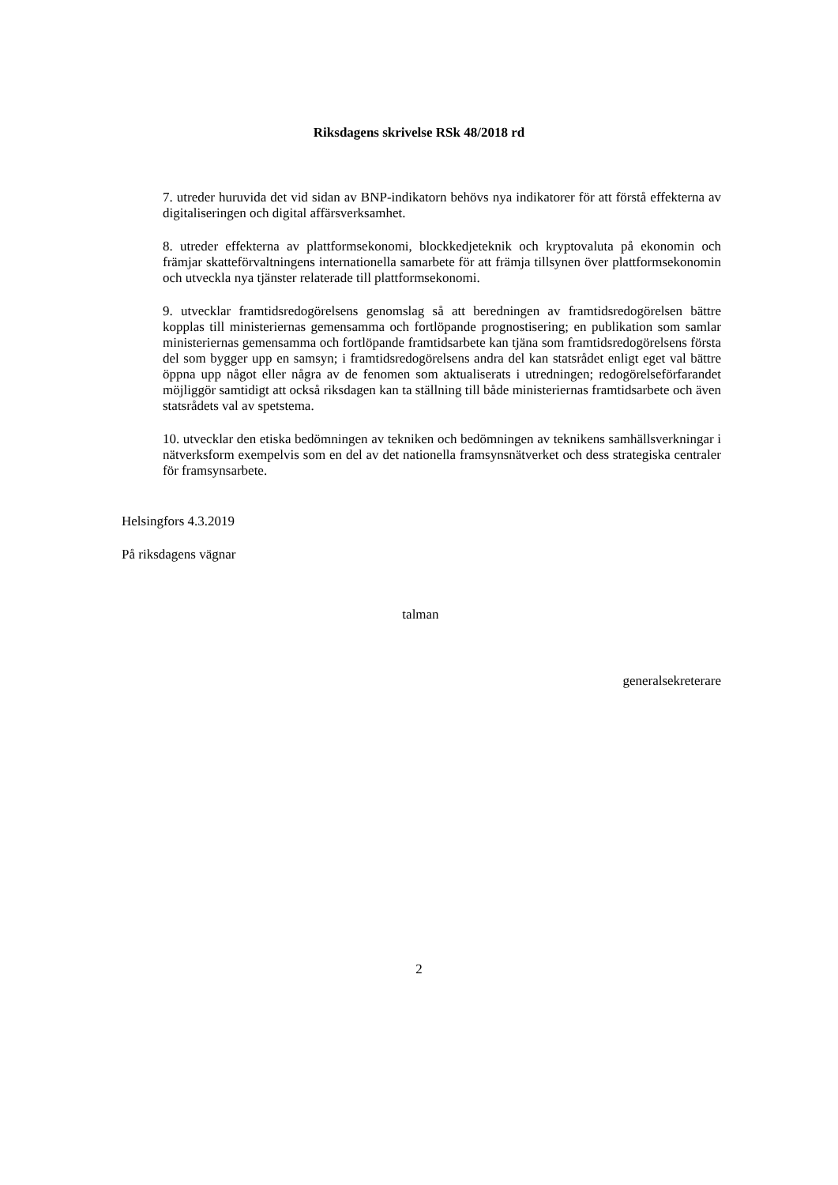Riksdagens skrivelse RSk 48/2018 rd
7. utreder huruvida det vid sidan av BNP-indikatorn behövs nya indikatorer för att förstå effekterna av digitaliseringen och digital affärsverksamhet.
8. utreder effekterna av plattformsekonomi, blockkedjeteknik och kryptovaluta på ekonomin och främjar skatteförvaltningens internationella samarbete för att främja tillsynen över plattformsekonomin och utveckla nya tjänster relaterade till plattformsekonomi.
9. utvecklar framtidsredogörelsens genomslag så att beredningen av framtidsredogörelsen bättre kopplas till ministeriernas gemensamma och fortlöpande prognostisering; en publikation som samlar ministeriernas gemensamma och fortlöpande framtidsarbete kan tjäna som framtidsredogörelsens första del som bygger upp en samsyn; i framtidsredogörelsens andra del kan statsrådet enligt eget val bättre öppna upp något eller några av de fenomen som aktualiserats i utredningen; redogörelseförfarandet möjliggör samtidigt att också riksdagen kan ta ställning till både ministeriernas framtidsarbete och även statsrådets val av spetstema.
10. utvecklar den etiska bedömningen av tekniken och bedömningen av teknikens samhällsverkningar i nätverksform exempelvis som en del av det nationella framsynsnätverket och dess strategiska centraler för framsynsarbete.
Helsingfors 4.3.2019
På riksdagens vägnar
talman
generalsekreterare
2